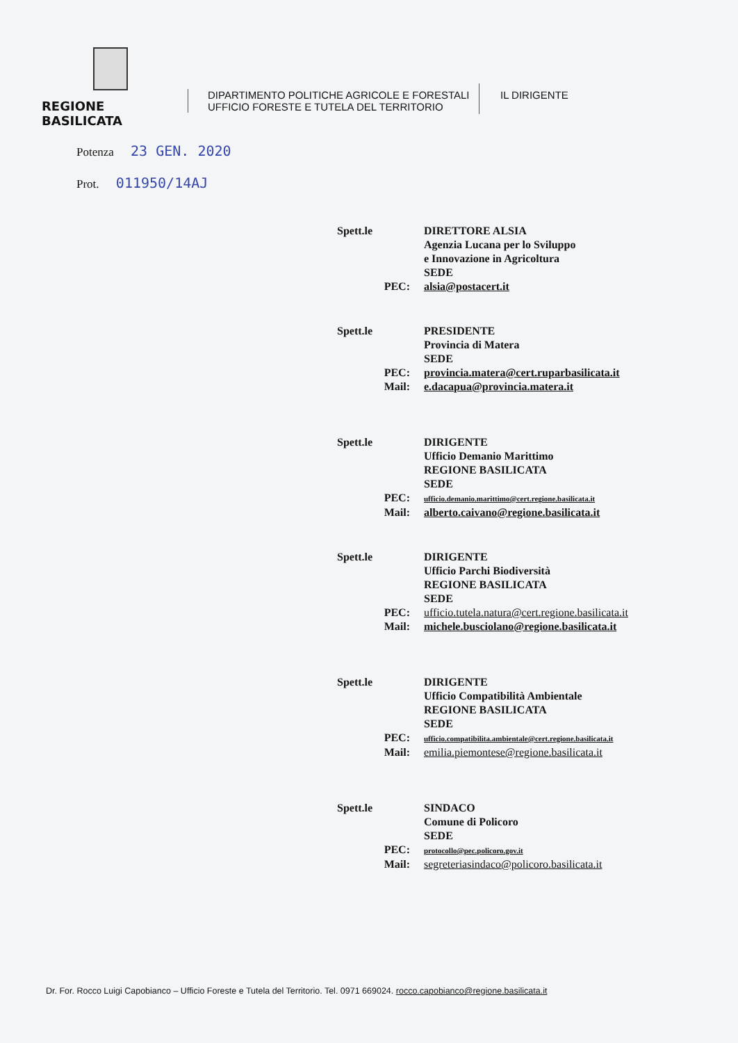REGIONE BASILICATA
DIPARTIMENTO POLITICHE AGRICOLE E FORESTALI
UFFICIO FORESTE E TUTELA DEL TERRITORIO
IL DIRIGENTE
Potenza 23 GEN. 2020
Prot. 011950/14AJ
Spett.le
DIRETTORE ALSIA
Agenzia Lucana per lo Sviluppo
e Innovazione in Agricoltura
SEDE
PEC:
alsia@postacert.it
Spett.le
PRESIDENTE
Provincia di Matera
SEDE
PEC:
provincia.matera@cert.ruparbasilicata.it
Mail:
e.dacapua@provincia.matera.it
Spett.le
DIRIGENTE
Ufficio Demanio Marittimo
REGIONE BASILICATA
SEDE
PEC:
ufficio.demanio.marittimo@cert.regione.basilicata.it
Mail:
alberto.caivano@regione.basilicata.it
Spett.le
DIRIGENTE
Ufficio Parchi Biodiversità
REGIONE BASILICATA
SEDE
PEC:
ufficio.tutela.natura@cert.regione.basilicata.it
Mail:
michele.busciolano@regione.basilicata.it
Spett.le
DIRIGENTE
Ufficio Compatibilità Ambientale
REGIONE BASILICATA
SEDE
PEC:
ufficio.compatibilita.ambientale@cert.regione.basilicata.it
Mail:
emilia.piemontese@regione.basilicata.it
Spett.le
SINDACO
Comune di Policoro
SEDE
PEC:
protocollo@pec.policoro.gov.it
Mail:
segreteriasindaco@policoro.basilicata.it
Dr. For. Rocco Luigi Capobianco – Ufficio Foreste e Tutela del Territorio. Tel. 0971 669024. rocco.capobianco@regione.basilicata.it